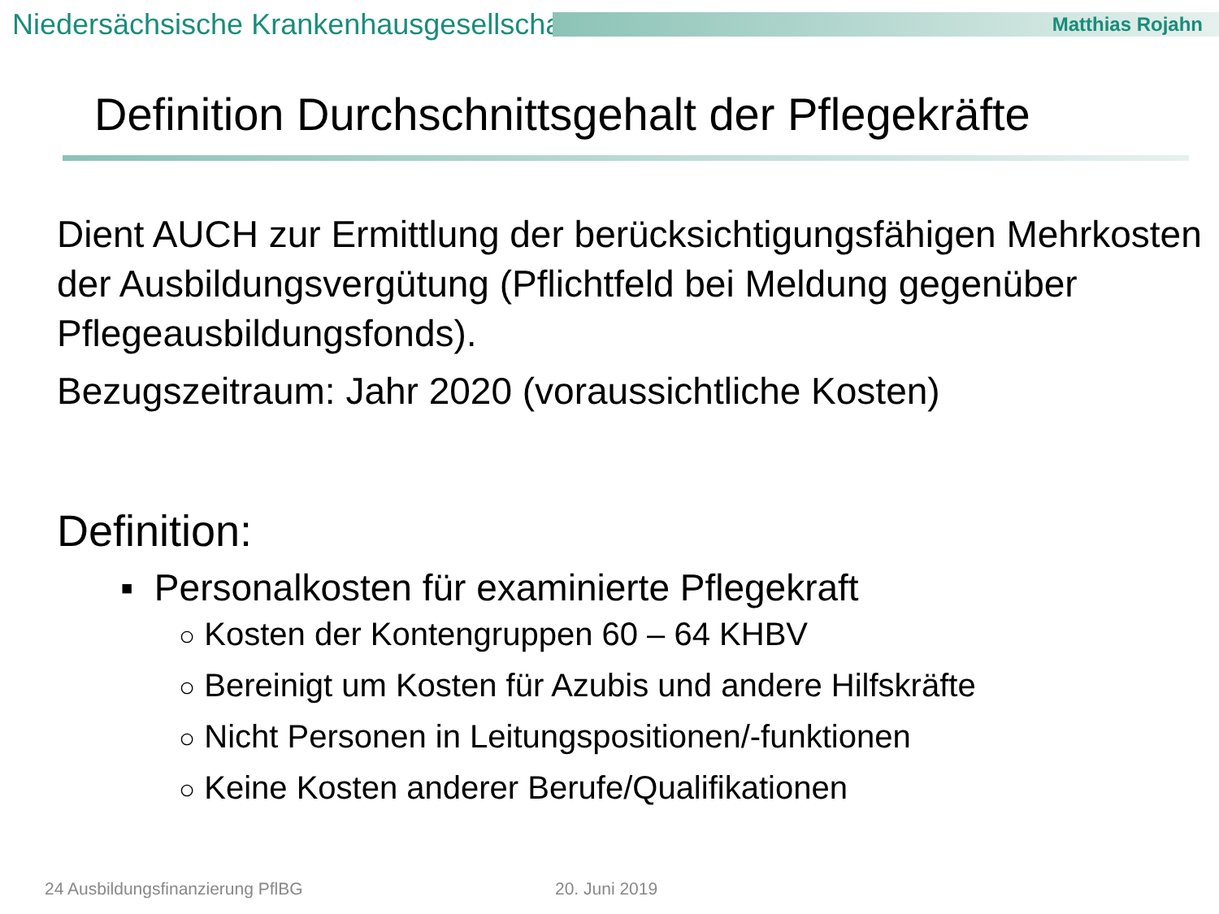Niedersächsische Krankenhausgesellschaft
Matthias Rojahn
Definition Durchschnittsgehalt der Pflegekräfte
Dient AUCH zur Ermittlung der berücksichtigungsfähigen Mehrkosten der Ausbildungsvergütung (Pflichtfeld bei Meldung gegenüber Pflegeausbildungsfonds).
Bezugszeitraum: Jahr 2020 (voraussichtliche Kosten)
Definition:
▪ Personalkosten für examinierte Pflegekraft
○ Kosten der Kontengruppen 60 – 64 KHBV
○ Bereinigt um Kosten für Azubis und andere Hilfskräfte
○ Nicht Personen in Leitungspositionen/-funktionen
○ Keine Kosten anderer Berufe/Qualifikationen
24 Ausbildungsfinanzierung PflBG
20. Juni 2019